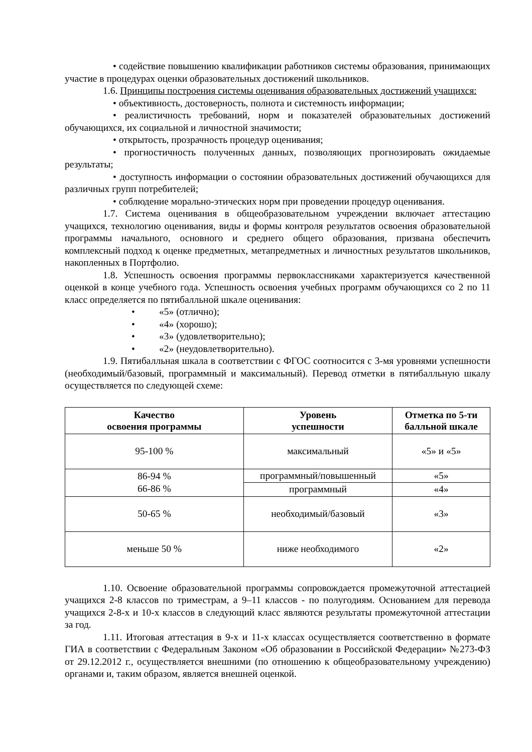• содействие повышению квалификации работников системы образования, принимающих участие в процедурах оценки образовательных достижений школьников.
1.6. Принципы построения системы оценивания образовательных достижений учащихся:
• объективность, достоверность, полнота и системность информации;
• реалистичность требований, норм и показателей образовательных достижений обучающихся, их социальной и личностной значимости;
• открытость, прозрачность процедур оценивания;
• прогностичность полученных данных, позволяющих прогнозировать ожидаемые результаты;
• доступность информации о состоянии образовательных достижений обучающихся для различных групп потребителей;
• соблюдение морально-этических норм при проведении процедур оценивания.
1.7. Система оценивания в общеобразовательном учреждении включает аттестацию учащихся, технологию оценивания, виды и формы контроля результатов освоения образовательной программы начального, основного и среднего общего образования, призвана обеспечить комплексный подход к оценке предметных, метапредметных и личностных результатов школьников, накопленных в Портфолио.
1.8. Успешность освоения программы первоклассниками характеризуется качественной оценкой в конце учебного года. Успешность освоения учебных программ обучающихся со 2 по 11 класс определяется по пятибалльной шкале оценивания:
• «5» (отлично);
• «4» (хорошо);
• «3» (удовлетворительно);
• «2» (неудовлетворительно).
1.9. Пятибалльная шкала в соответствии с ФГОС соотносится с 3-мя уровнями успешности (необходимый/базовый, программный и максимальный). Перевод отметки в пятибалльную шкалу осуществляется по следующей схеме:
| Качество освоения программы | Уровень успешности | Отметка по 5-ти балльной шкале |
| --- | --- | --- |
| 95-100 % | максимальный | «5» и «5» |
| 86-94 % 66-86 % | программный/повышенный | «5» |
| | программный | «4» |
| 50-65 % | необходимый/базовый | «3» |
| меньше 50 % | ниже необходимого | «2» |
1.10. Освоение образовательной программы сопровождается промежуточной аттестацией учащихся 2-8 классов по триместрам, а 9–11 классов - по полугодиям. Основанием для перевода учащихся 2-8-х и 10-х классов в следующий класс являются результаты промежуточной аттестации за год.
1.11. Итоговая аттестация в 9-х и 11-х классах осуществляется соответственно в формате ГИА в соответствии с Федеральным Законом «Об образовании в Российской Федерации» №273-ФЗ от 29.12.2012 г., осуществляется внешними (по отношению к общеобразовательному учреждению) органами и, таким образом, является внешней оценкой.